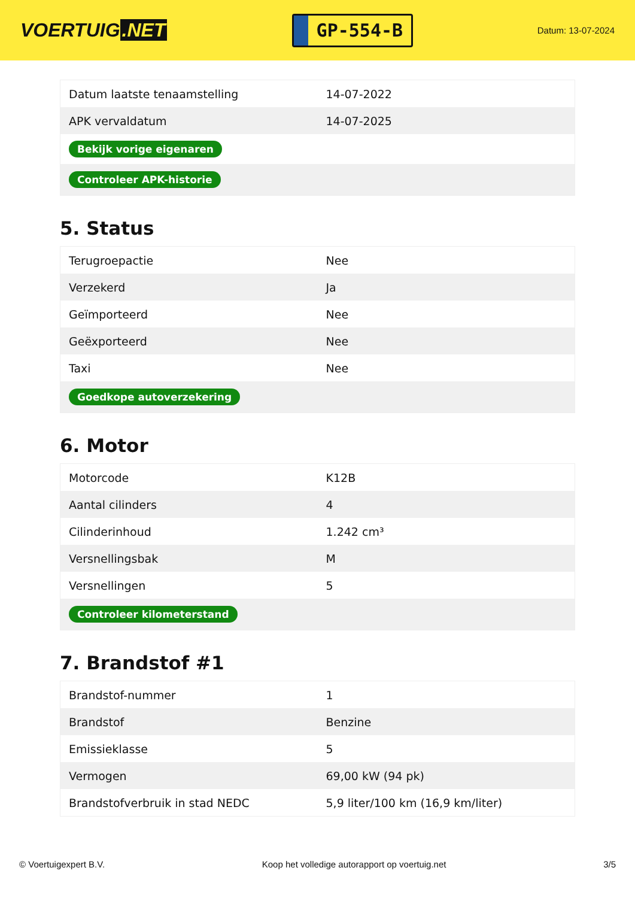VOERTUIG.NET
GP-554-B
Datum: 13-07-2024
| Datum laatste tenaamstelling | 14-07-2022 |
| APK vervaldatum | 14-07-2025 |
| Bekijk vorige eigenaren | |
| Controleer APK-historie | |
5. Status
| Terugroepactie | Nee |
| Verzekerd | Ja |
| Geïmporteerd | Nee |
| Geëxporteerd | Nee |
| Taxi | Nee |
| Goedkope autoverzekering | |
6. Motor
| Motorcode | K12B |
| Aantal cilinders | 4 |
| Cilinderinhoud | 1.242 cm³ |
| Versnellingsbak | M |
| Versnellingen | 5 |
| Controleer kilometerstand | |
7. Brandstof #1
| Brandstof-nummer | 1 |
| Brandstof | Benzine |
| Emissieklasse | 5 |
| Vermogen | 69,00 kW (94 pk) |
| Brandstofverbruik in stad NEDC | 5,9 liter/100 km (16,9 km/liter) |
© Voertuigexpert B.V. Koop het volledige autorapport op voertuig.net 3/5